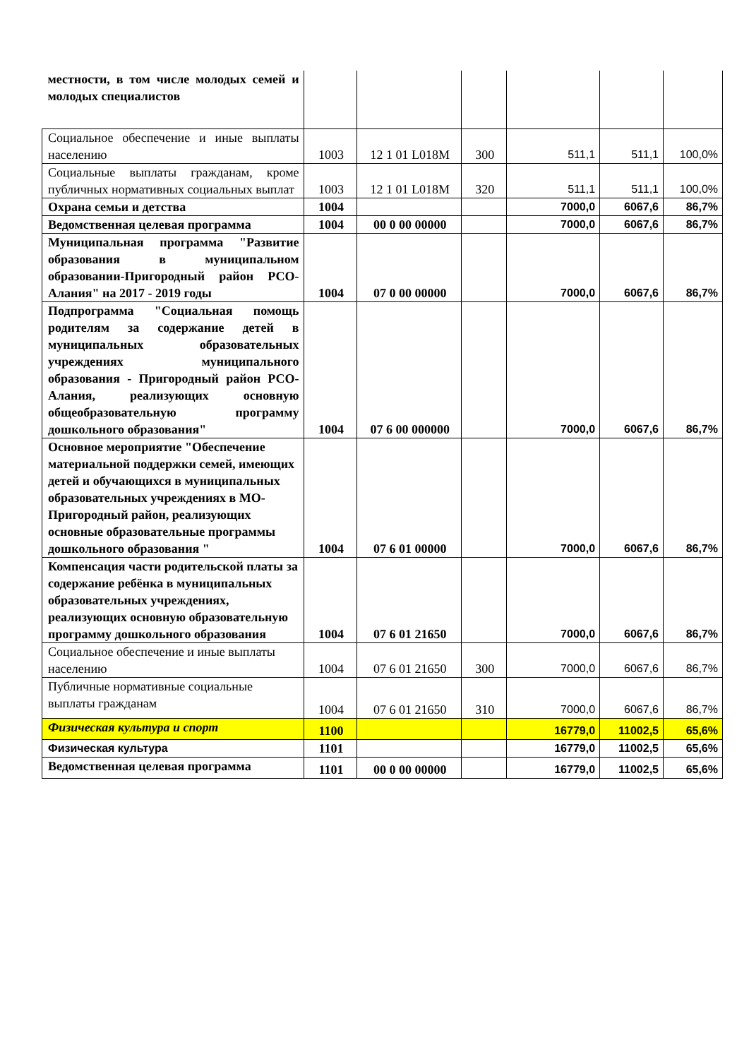| местности, в том числе молодых семей и молодых специалистов | | | | | | |
| Социальное обеспечение и иные выплаты населению | 1003 | 12 1 01 L018M | 300 | 511,1 | 511,1 | 100,0% |
| Социальные выплаты гражданам, кроме публичных нормативных социальных выплат | 1003 | 12 1 01 L018M | 320 | 511,1 | 511,1 | 100,0% |
| Охрана семьи и детства | 1004 | | | 7000,0 | 6067,6 | 86,7% |
| Ведомственная целевая программа | 1004 | 00 0 00 00000 | | 7000,0 | 6067,6 | 86,7% |
| Муниципальная программа "Развитие образования в муниципальном образовании-Пригородный район РСО-Алания" на 2017 - 2019 годы | 1004 | 07 0 00 00000 | | 7000,0 | 6067,6 | 86,7% |
| Подпрограмма "Социальная помощь родителям за содержание детей в муниципальных образовательных учреждениях муниципального образования - Пригородный район РСО-Алания, реализующих основную общеобразовательную программу дошкольного образования" | 1004 | 07 6 00 000000 | | 7000,0 | 6067,6 | 86,7% |
| Основное мероприятие "Обеспечение материальной поддержки семей, имеющих детей и обучающихся в муниципальных образовательных учреждениях в МО-Пригородный район, реализующих основные образовательные программы дошкольного образования " | 1004 | 07 6 01 00000 | | 7000,0 | 6067,6 | 86,7% |
| Компенсация части родительской платы за содержание ребёнка в муниципальных образовательных учреждениях, реализующих основную образовательную программу дошкольного образования | 1004 | 07 6 01 21650 | | 7000,0 | 6067,6 | 86,7% |
| Социальное обеспечение и иные выплаты населению | 1004 | 07 6 01 21650 | 300 | 7000,0 | 6067,6 | 86,7% |
| Публичные нормативные социальные выплаты гражданам | 1004 | 07 6 01 21650 | 310 | 7000,0 | 6067,6 | 86,7% |
| Физическая культура и спорт | 1100 | | | 16779,0 | 11002,5 | 65,6% |
| Физическая культура | 1101 | | | 16779,0 | 11002,5 | 65,6% |
| Ведомственная целевая программа | 1101 | 00 0 00 00000 | | 16779,0 | 11002,5 | 65,6% |